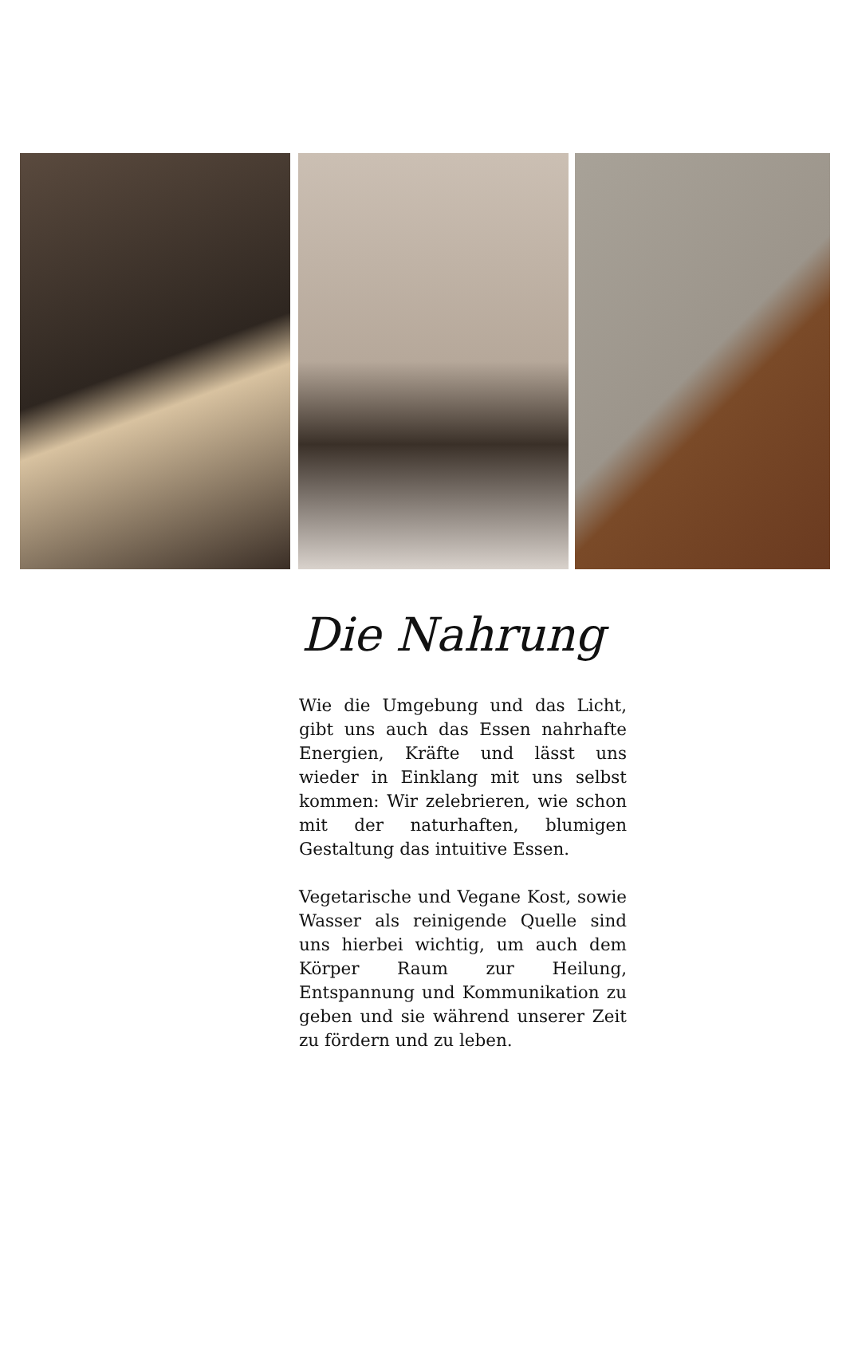Die Nahrung
Wie die Umgebung und das Licht, gibt uns auch das Essen nahrhafte Energien, Kräfte und lässt uns wieder in Einklang mit uns selbst kommen: Wir zelebrieren, wie schon mit der naturhaften, blumigen Gestaltung das intuitive Essen.
Vegetarische und Vegane Kost, sowie Wasser als reinigende Quelle sind uns hierbei wichtig, um auch dem Körper Raum zur Heilung, Entspannung und Kommunikation zu geben und sie während unserer Zeit zu fördern und zu leben.